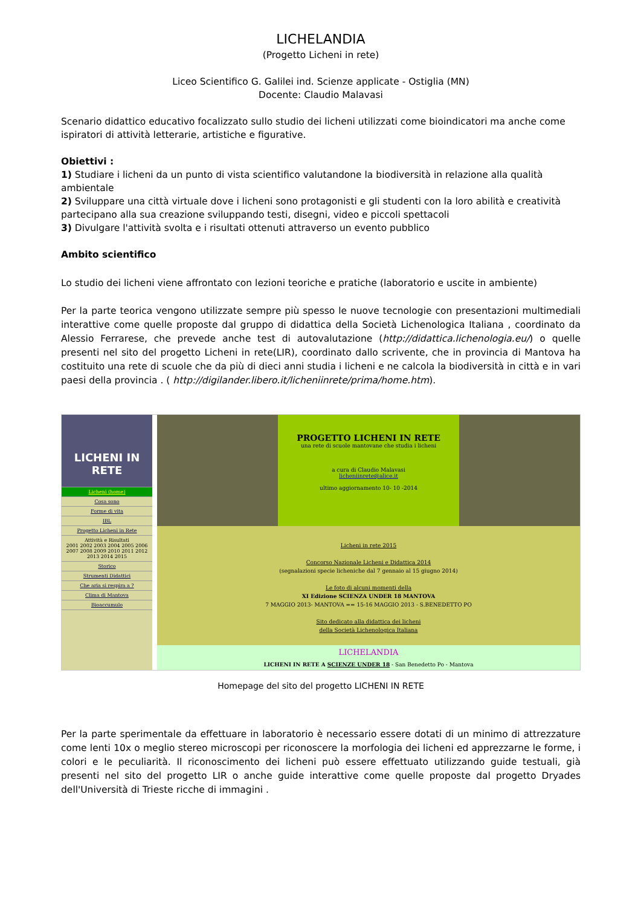LICHELANDIA
(Progetto Licheni in rete)
Liceo Scientifico G. Galilei ind. Scienze applicate - Ostiglia (MN)
Docente: Claudio Malavasi
Scenario didattico educativo focalizzato sullo studio dei licheni utilizzati come bioindicatori ma anche come ispiratori di attività letterarie, artistiche e figurative.
Obiettivi :
1) Studiare i licheni da un punto di vista scientifico valutandone la biodiversità in relazione alla qualità ambientale
2) Sviluppare una città virtuale dove i licheni sono protagonisti e gli studenti con la loro abilità e creatività partecipano alla sua creazione sviluppando testi, disegni, video e piccoli spettacoli
3) Divulgare l'attività svolta e i risultati ottenuti attraverso un evento pubblico
Ambito scientifico
Lo studio dei licheni viene affrontato con lezioni teoriche e pratiche (laboratorio e uscite in ambiente)
Per la parte teorica vengono utilizzate sempre più spesso le nuove tecnologie con presentazioni multimediali interattive come quelle proposte dal gruppo di didattica della Società Lichenologica Italiana , coordinato da Alessio Ferrarese, che prevede anche test di autovalutazione (http://didattica.lichenologia.eu/) o quelle presenti nel sito del progetto Licheni in rete(LIR), coordinato dallo scrivente, che in provincia di Mantova ha costituito una rete di scuole che da più di dieci anni studia i licheni e ne calcola la biodiversità in città e in vari paesi della provincia . ( http://digilander.libero.it/licheniinrete/prima/home.htm).
LICHENI IN RETE
Licheni (home)
Cosa sono
Forme di vita
IBL
Progetto Licheni in Rete
Attività e Risultati
2001 2002 2003 2004 2005 2006 2007 2008 2009 2010 2011 2012 2013 2014 2015
Storico
Strumenti Didattici
Che aria si respira a ?
Clima di Mantova
Bioaccumulo
PROGETTO LICHENI IN RETE
una rete di scuole mantovane che studia i licheni
a cura di Claudio Malavasi
licheniinrete@alice.it
ultimo aggiornamento 10- 10 -2014
Licheni in rete 2015
Concorso Nazionale Licheni e Didattica 2014
(segnalazioni specie licheniche dal 7 gennaio al 15 giugno 2014)
Le foto di alcuni momenti della
XI Edizione SCIENZA UNDER 18 MANTOVA
7 MAGGIO 2013- MANTOVA == 15-16 MAGGIO 2013 - S.BENEDETTO PO
Sito dedicato alla didattica dei licheni
della Società Lichenologica Italiana
LICHELANDIA
LICHENI IN RETE A SCIENZE UNDER 18 - San Benedetto Po - Mantova
Homepage del sito del progetto LICHENI IN RETE
Per la parte sperimentale da effettuare in laboratorio è necessario essere dotati di un minimo di attrezzature come lenti 10x o meglio stereo microscopi per riconoscere la morfologia dei licheni ed apprezzarne le forme, i colori e le peculiarità. Il riconoscimento dei licheni può essere effettuato utilizzando guide testuali, già presenti nel sito del progetto LIR o anche guide interattive come quelle proposte dal progetto Dryades dell'Università di Trieste ricche di immagini .